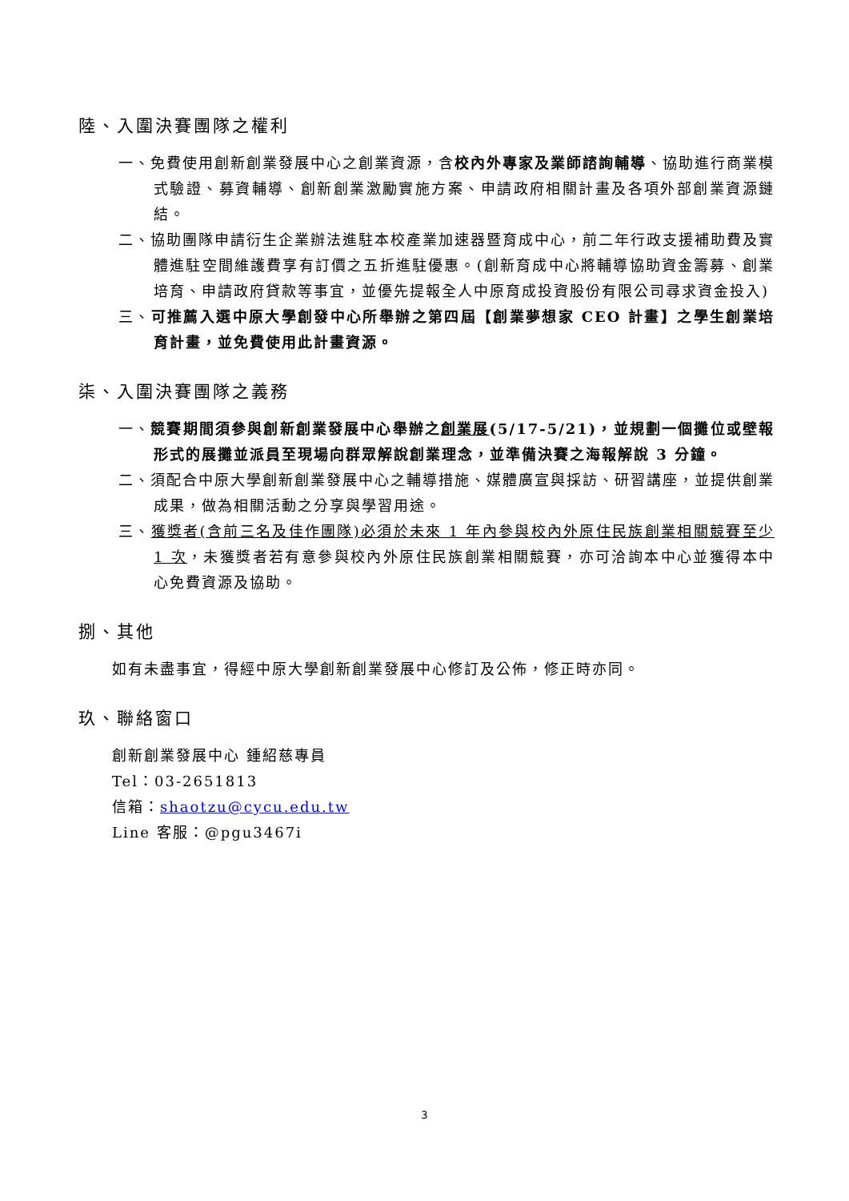陸、入圍決賽團隊之權利
一、免費使用創新創業發展中心之創業資源，含校內外專家及業師諮詢輔導、協助進行商業模式驗證、募資輔導、創新創業激勵實施方案、申請政府相關計畫及各項外部創業資源鏈結。
二、協助團隊申請衍生企業辦法進駐本校產業加速器暨育成中心，前二年行政支援補助費及實體進駐空間維護費享有訂價之五折進駐優惠。(創新育成中心將輔導協助資金籌募、創業培育、申請政府貸款等事宜，並優先提報全人中原育成投資股份有限公司尋求資金投入)
三、可推薦入選中原大學創發中心所舉辦之第四屆【創業夢想家 CEO 計畫】之學生創業培育計畫，並免費使用此計畫資源。
柒、入圍決賽團隊之義務
一、競賽期間須參與創新創業發展中心舉辦之創業展(5/17-5/21)，並規劃一個攤位或壁報形式的展攤並派員至現場向群眾解說創業理念，並準備決賽之海報解說 3 分鐘。
二、須配合中原大學創新創業發展中心之輔導措施、媒體廣宣與採訪、研習講座，並提供創業成果，做為相關活動之分享與學習用途。
三、獲獎者(含前三名及佳作團隊)必須於未來 1 年內參與校內外原住民族創業相關競賽至少 1 次，未獲獎者若有意參與校內外原住民族創業相關競賽，亦可洽詢本中心並獲得本中心免費資源及協助。
捌、其他
如有未盡事宜，得經中原大學創新創業發展中心修訂及公佈，修正時亦同。
玖、聯絡窗口
創新創業發展中心 鍾紹慈專員
Tel：03-2651813
信箱：shaotzu@cycu.edu.tw
Line 客服：@pgu3467i
3